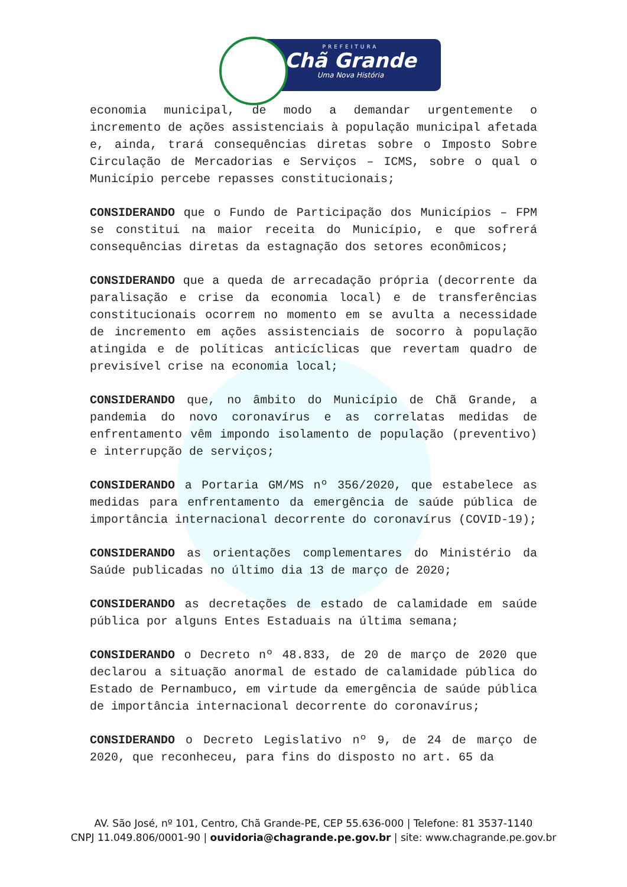PREFEITURA
Chã Grande
Uma Nova História
economia municipal, de modo a demandar urgentemente o incremento de ações assistenciais à população municipal afetada e, ainda, trará consequências diretas sobre o Imposto Sobre Circulação de Mercadorias e Serviços – ICMS, sobre o qual o Município percebe repasses constitucionais;
CONSIDERANDO que o Fundo de Participação dos Municípios – FPM se constitui na maior receita do Município, e que sofrerá consequências diretas da estagnação dos setores econômicos;
CONSIDERANDO que a queda de arrecadação própria (decorrente da paralisação e crise da economia local) e de transferências constitucionais ocorrem no momento em se avulta a necessidade de incremento em ações assistenciais de socorro à população atingida e de políticas anticíclicas que revertam quadro de previsível crise na economia local;
CONSIDERANDO que, no âmbito do Município de Chã Grande, a pandemia do novo coronavírus e as correlatas medidas de enfrentamento vêm impondo isolamento de população (preventivo) e interrupção de serviços;
CONSIDERANDO a Portaria GM/MS nº 356/2020, que estabelece as medidas para enfrentamento da emergência de saúde pública de importância internacional decorrente do coronavírus (COVID-19);
CONSIDERANDO as orientações complementares do Ministério da Saúde publicadas no último dia 13 de março de 2020;
CONSIDERANDO as decretações de estado de calamidade em saúde pública por alguns Entes Estaduais na última semana;
CONSIDERANDO o Decreto nº 48.833, de 20 de março de 2020 que declarou a situação anormal de estado de calamidade pública do Estado de Pernambuco, em virtude da emergência de saúde pública de importância internacional decorrente do coronavírus;
CONSIDERANDO o Decreto Legislativo nº 9, de 24 de março de 2020, que reconheceu, para fins do disposto no art. 65 da
AV. São José, nº 101, Centro, Chã Grande-PE, CEP 55.636-000 | Telefone: 81 3537-1140
CNPJ 11.049.806/0001-90 | ouvidoria@chagrande.pe.gov.br | site: www.chagrande.pe.gov.br